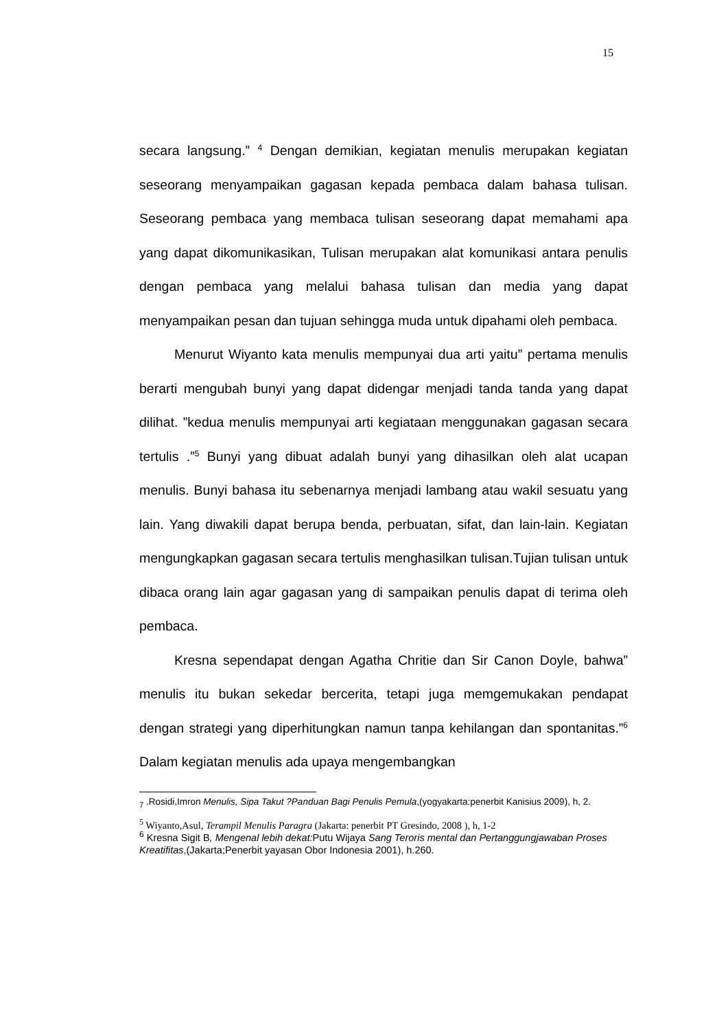15
secara langsung.” <sup>4</sup> Dengan demikian, kegiatan menulis merupakan kegiatan seseorang menyampaikan gagasan kepada pembaca dalam bahasa tulisan. Seseorang pembaca yang membaca tulisan seseorang dapat memahami apa yang dapat dikomunikasikan, Tulisan merupakan alat komunikasi antara penulis dengan pembaca yang melalui bahasa tulisan dan media yang dapat menyampaikan pesan dan tujuan sehingga muda untuk dipahami oleh pembaca.
Menurut Wiyanto kata menulis mempunyai dua arti yaitu” pertama menulis berarti mengubah bunyi yang dapat didengar menjadi tanda tanda yang dapat dilihat. ”kedua menulis mempunyai arti kegiataan menggunakan gagasan secara tertulis .”<sup>5</sup> Bunyi yang dibuat adalah bunyi yang dihasilkan oleh alat ucapan menulis. Bunyi bahasa itu sebenarnya menjadi lambang atau wakil sesuatu yang lain. Yang diwakili dapat berupa benda, perbuatan, sifat, dan lain-lain. Kegiatan mengungkapkan gagasan secara tertulis menghasilkan tulisan.Tujian tulisan untuk dibaca orang lain agar gagasan yang di sampaikan penulis dapat di terima oleh pembaca.
Kresna sependapat dengan Agatha Chritie dan Sir Canon Doyle, bahwa” menulis itu bukan sekedar bercerita, tetapi juga memgemukakan pendapat dengan strategi yang diperhitungkan namun tanpa kehilangan dan spontanitas.”<sup>6</sup> Dalam kegiatan menulis ada upaya mengembangkan
<sub>7</sub> .Rosidi,Imron Menulis, Sipa Takut ?Panduan Bagi Penulis Pemula,(yogyakarta:penerbit Kanisius 2009), h, 2.
<sup>5</sup> Wiyanto,Asul, Terampil Menulis Paragra (Jakarta: penerbit PT Gresindo, 2008 ), h, 1-2
<sup>6</sup> Kresna Sigit B, Mengenal lebih dekat: Putu Wijaya Sang Teroris mental dan Pertanggungjawaban Proses Kreatifitas,(Jakarta;Penerbit yayasan Obor Indonesia 2001), h.260.